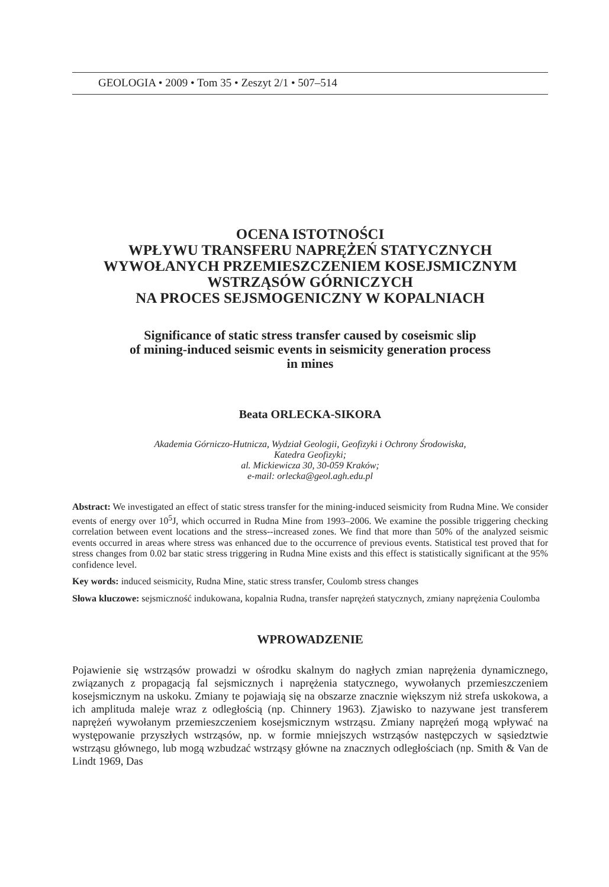GEOLOGIA • 2009 • Tom 35 • Zeszyt 2/1 • 507–514
OCENA ISTOTNOŚCI
WPŁYWU TRANSFERU NAPRĘŻEŃ STATYCZNYCH
WYWOŁANYCH PRZEMIESZCZENIEM KOSEJSMICZNYM
WSTRZĄSÓW GÓRNICZYCH
NA PROCES SEJSMOGENICZNY W KOPALNIACH
Significance of static stress transfer caused by coseismic slip
of mining-induced seismic events in seismicity generation process
in mines
Beata ORLECKA-SIKORA
Akademia Górniczo-Hutnicza, Wydział Geologii, Geofizyki i Ochrony Środowiska,
Katedra Geofizyki;
al. Mickiewicza 30, 30-059 Kraków;
e-mail: orlecka@geol.agh.edu.pl
Abstract: We investigated an effect of static stress transfer for the mining-induced seismicity from Rudna Mine. We consider events of energy over 10<sup>5</sup>J, which occurred in Rudna Mine from 1993–2006. We examine the possible triggering checking correlation between event locations and the stress--increased zones. We find that more than 50% of the analyzed seismic events occurred in areas where stress was enhanced due to the occurrence of previous events. Statistical test proved that for stress changes from 0.02 bar static stress triggering in Rudna Mine exists and this effect is statistically significant at the 95% confidence level.
Key words: induced seismicity, Rudna Mine, static stress transfer, Coulomb stress changes
Słowa kluczowe: sejsmiczność indukowana, kopalnia Rudna, transfer naprężeń statycznych, zmiany naprężenia Coulomba
WPROWADZENIE
Pojawienie się wstrząsów prowadzi w ośrodku skalnym do nagłych zmian naprężenia dynamicznego, związanych z propagacją fal sejsmicznych i naprężenia statycznego, wywołanych przemieszczeniem kosejsmicznym na uskoku. Zmiany te pojawiają się na obszarze znacznie większym niż strefa uskokowa, a ich amplituda maleje wraz z odległością (np. Chinnery 1963). Zjawisko to nazywane jest transferem naprężeń wywołanym przemieszczeniem kosejsmicznym wstrząsu. Zmiany naprężeń mogą wpływać na występowanie przyszłych wstrząsów, np. w formie mniejszych wstrząsów następczych w sąsiedztwie wstrząsu głównego, lub mogą wzbudzać wstrząsy główne na znacznych odległościach (np. Smith & Van de Lindt 1969, Das